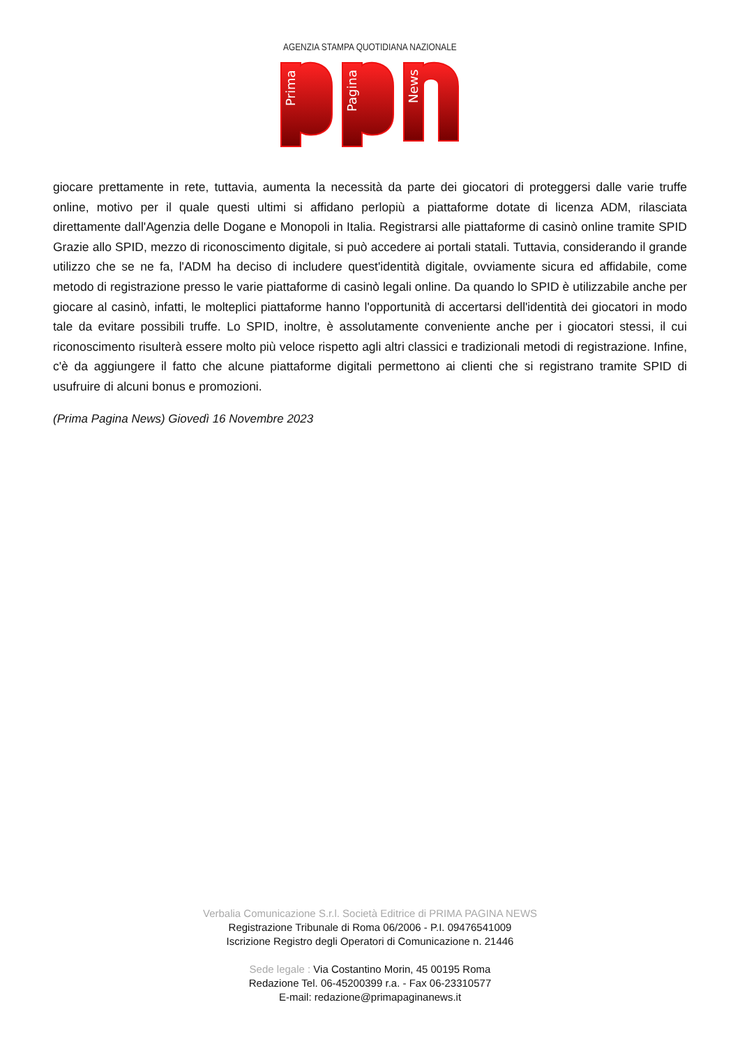AGENZIA STAMPA QUOTIDIANA NAZIONALE
Prima
Pagina
News
giocare prettamente in rete, tuttavia, aumenta la necessità da parte dei giocatori di proteggersi dalle varie truffe online, motivo per il quale questi ultimi si affidano perlopiù a piattaforme dotate di licenza ADM, rilasciata direttamente dall'Agenzia delle Dogane e Monopoli in Italia. Registrarsi alle piattaforme di casinò online tramite SPID Grazie allo SPID, mezzo di riconoscimento digitale, si può accedere ai portali statali. Tuttavia, considerando il grande utilizzo che se ne fa, l'ADM ha deciso di includere quest'identità digitale, ovviamente sicura ed affidabile, come metodo di registrazione presso le varie piattaforme di casinò legali online. Da quando lo SPID è utilizzabile anche per giocare al casinò, infatti, le molteplici piattaforme hanno l'opportunità di accertarsi dell'identità dei giocatori in modo tale da evitare possibili truffe. Lo SPID, inoltre, è assolutamente conveniente anche per i giocatori stessi, il cui riconoscimento risulterà essere molto più veloce rispetto agli altri classici e tradizionali metodi di registrazione. Infine, c'è da aggiungere il fatto che alcune piattaforme digitali permettono ai clienti che si registrano tramite SPID di usufruire di alcuni bonus e promozioni.
(Prima Pagina News) Giovedì 16 Novembre 2023
Verbalia Comunicazione S.r.l. Società Editrice di PRIMA PAGINA NEWS
Registrazione Tribunale di Roma 06/2006 - P.I. 09476541009
Iscrizione Registro degli Operatori di Comunicazione n. 21446
Sede legale : Via Costantino Morin, 45 00195 Roma
Redazione Tel. 06-45200399 r.a. - Fax 06-23310577
E-mail: redazione@primapaginanews.it